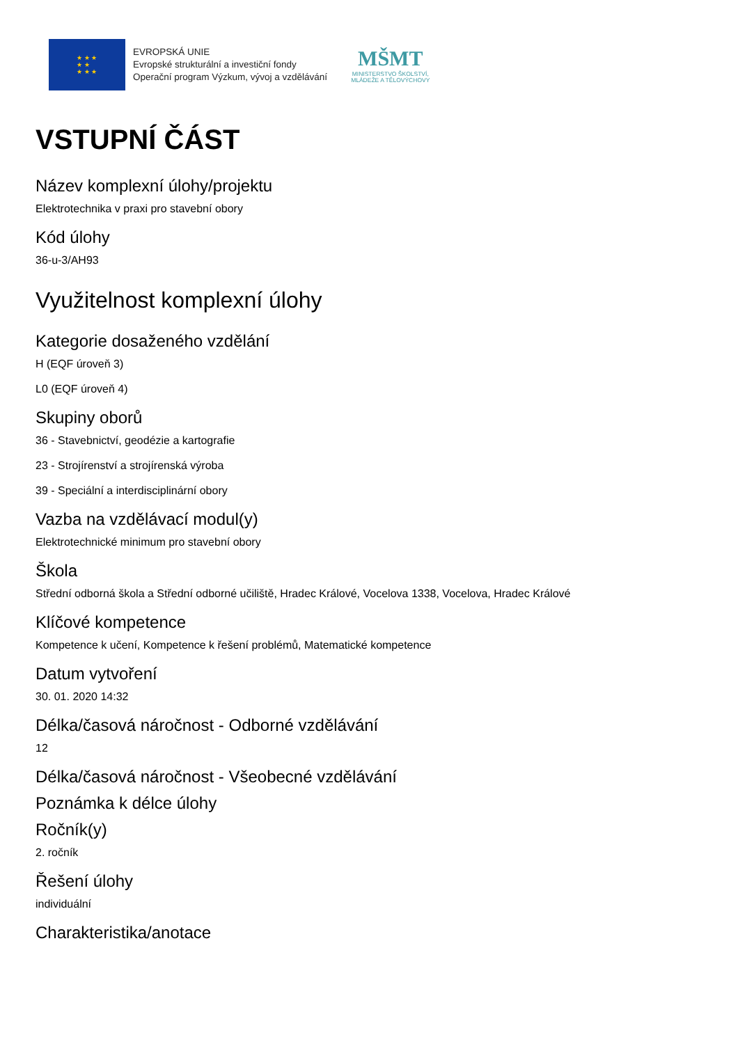★ ★ ★
★ ★
★ ★ ★
EVROPSKÁ UNIE
Evropské strukturální a investiční fondy
Operační program Výzkum, vývoj a vzdělávání
MŠMT
MINISTERSTVO ŠKOLSTVÍ,
MLÁDEŽE A TĚLOVÝCHOVY
VSTUPNÍ ČÁST
Název komplexní úlohy/projektu
Elektrotechnika v praxi pro stavební obory
Kód úlohy
36-u-3/AH93
Využitelnost komplexní úlohy
Kategorie dosaženého vzdělání
H (EQF úroveň 3)
L0 (EQF úroveň 4)
Skupiny oborů
36 - Stavebnictví, geodézie a kartografie
23 - Strojírenství a strojírenská výroba
39 - Speciální a interdisciplinární obory
Vazba na vzdělávací modul(y)
Elektrotechnické minimum pro stavební obory
Škola
Střední odborná škola a Střední odborné učiliště, Hradec Králové, Vocelova 1338, Vocelova, Hradec Králové
Klíčové kompetence
Kompetence k učení, Kompetence k řešení problémů, Matematické kompetence
Datum vytvoření
30. 01. 2020 14:32
Délka/časová náročnost - Odborné vzdělávání
12
Délka/časová náročnost - Všeobecné vzdělávání
Poznámka k délce úlohy
Ročník(y)
2. ročník
Řešení úlohy
individuální
Charakteristika/anotace